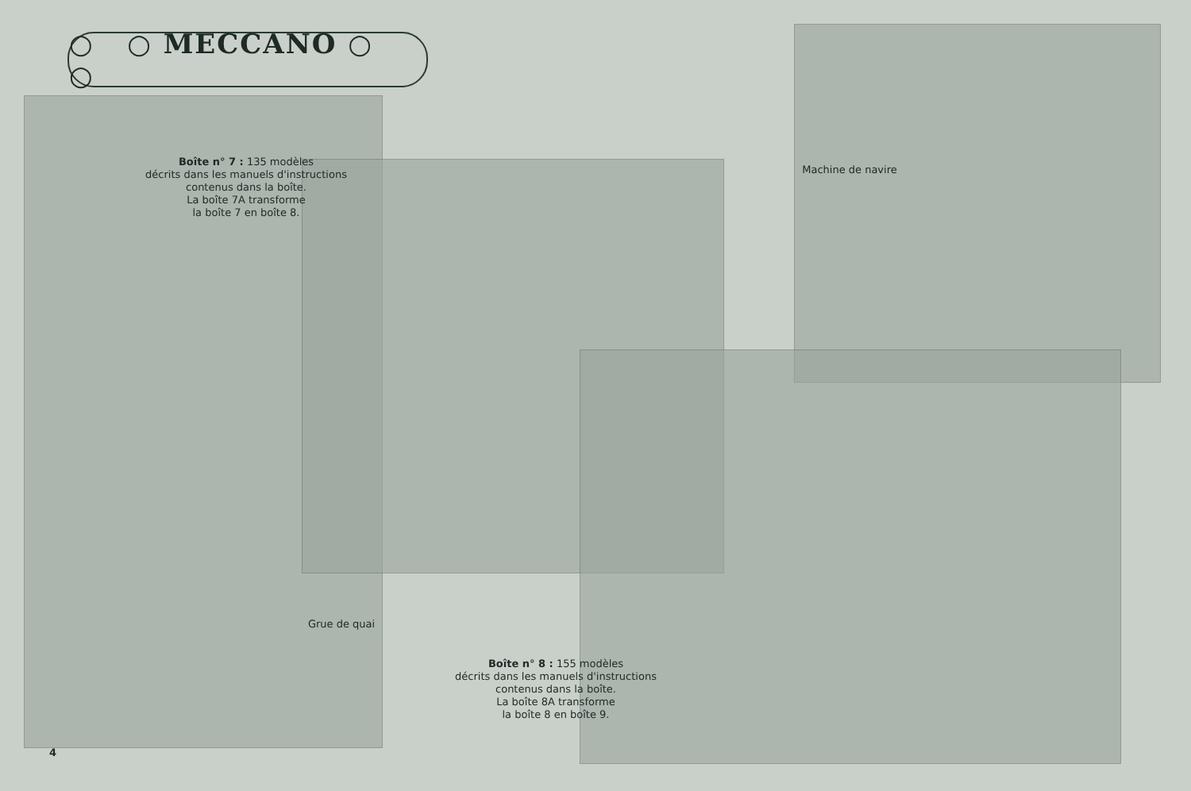○ ○ MECCANO ○ ○
Boîte n° 7 : 135 modèles
décrits dans les manuels d'instructions
contenus dans la boîte.
La boîte 7A transforme
la boîte 7 en boîte 8.
Machine de navire
Grue de quai
Boîte n° 8 : 155 modèles
décrits dans les manuels d'instructions
contenus dans la boîte.
La boîte 8A transforme
la boîte 8 en boîte 9.
4